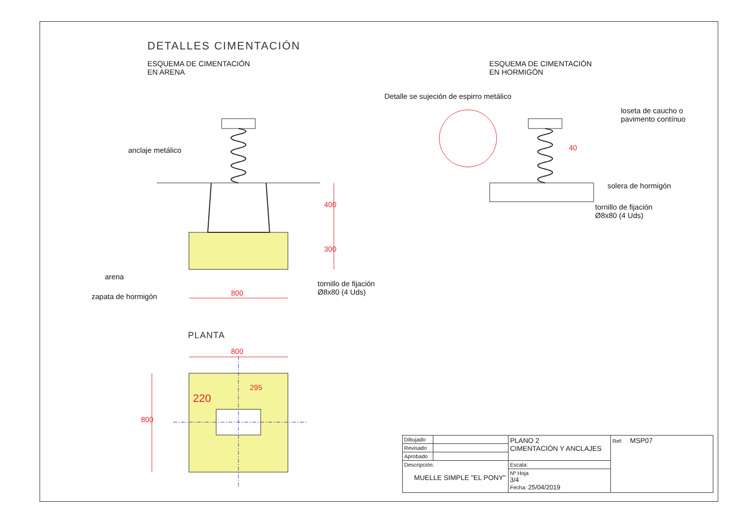DETALLES CIMENTACIÓN
ESQUEMA DE CIMENTACIÓN
EN ARENA
ESQUEMA DE CIMENTACIÓN
EN HORMIGÓN
Detalle se sujeción de espirro metálico
loseta de caucho o
pavimento contínuo
40
solera de hormigón
tornillo de fijación
Ø8x80 (4 Uds)
anclaje metálico
400
300
arena
tornillo de fijación
Ø8x80 (4 Uds)
800
zapata de hormigón
PLANTA
800
295
220
800
| Dibujado | | PLANO 2 CIMENTACIÓN Y ANCLAJES | | Ref: MSP07 |
| Revisado | | | | |
| Aprobado | | | | |
| Descripción: MUELLE SIMPLE "EL PONY" | | | Escala: | |
| | | | Nº Hoja 3/4 Fecha: 25/04/2019 | |